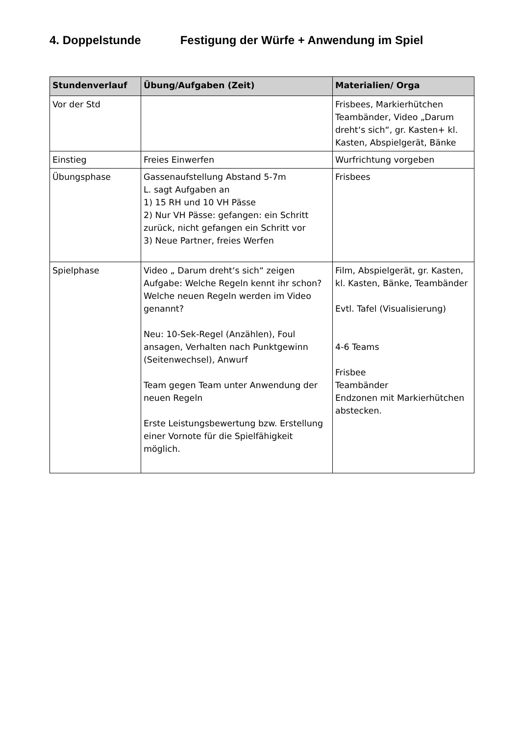4. Doppelstunde Festigung der Würfe + Anwendung im Spiel
| Stundenverlauf | Übung/Aufgaben (Zeit) | Materialien/ Orga |
| --- | --- | --- |
| Vor der Std | | Frisbees, Markierhütchen Teambänder, Video „Darum dreht‘s sich“, gr. Kasten+ kl. Kasten, Abspielgerät, Bänke |
| Einstieg | Freies Einwerfen | Wurfrichtung vorgeben |
| Übungsphase | Gassenaufstellung Abstand 5-7m L. sagt Aufgaben an 1) 15 RH und 10 VH Pässe 2) Nur VH Pässe: gefangen: ein Schritt zurück, nicht gefangen ein Schritt vor 3) Neue Partner, freies Werfen | Frisbees |
| Spielphase | Video „ Darum dreht‘s sich“ zeigen Aufgabe: Welche Regeln kennt ihr schon? Welche neuen Regeln werden im Video genannt? Neu: 10-Sek-Regel (Anzählen), Foul ansagen, Verhalten nach Punktgewinn (Seitenwechsel), Anwurf Team gegen Team unter Anwendung der neuen Regeln Erste Leistungsbewertung bzw. Erstellung einer Vornote für die Spielfähigkeit möglich. | Film, Abspielgerät, gr. Kasten, kl. Kasten, Bänke, Teambänder Evtl. Tafel (Visualisierung) 4-6 Teams Frisbee Teambänder Endzonen mit Markierhütchen abstecken. |